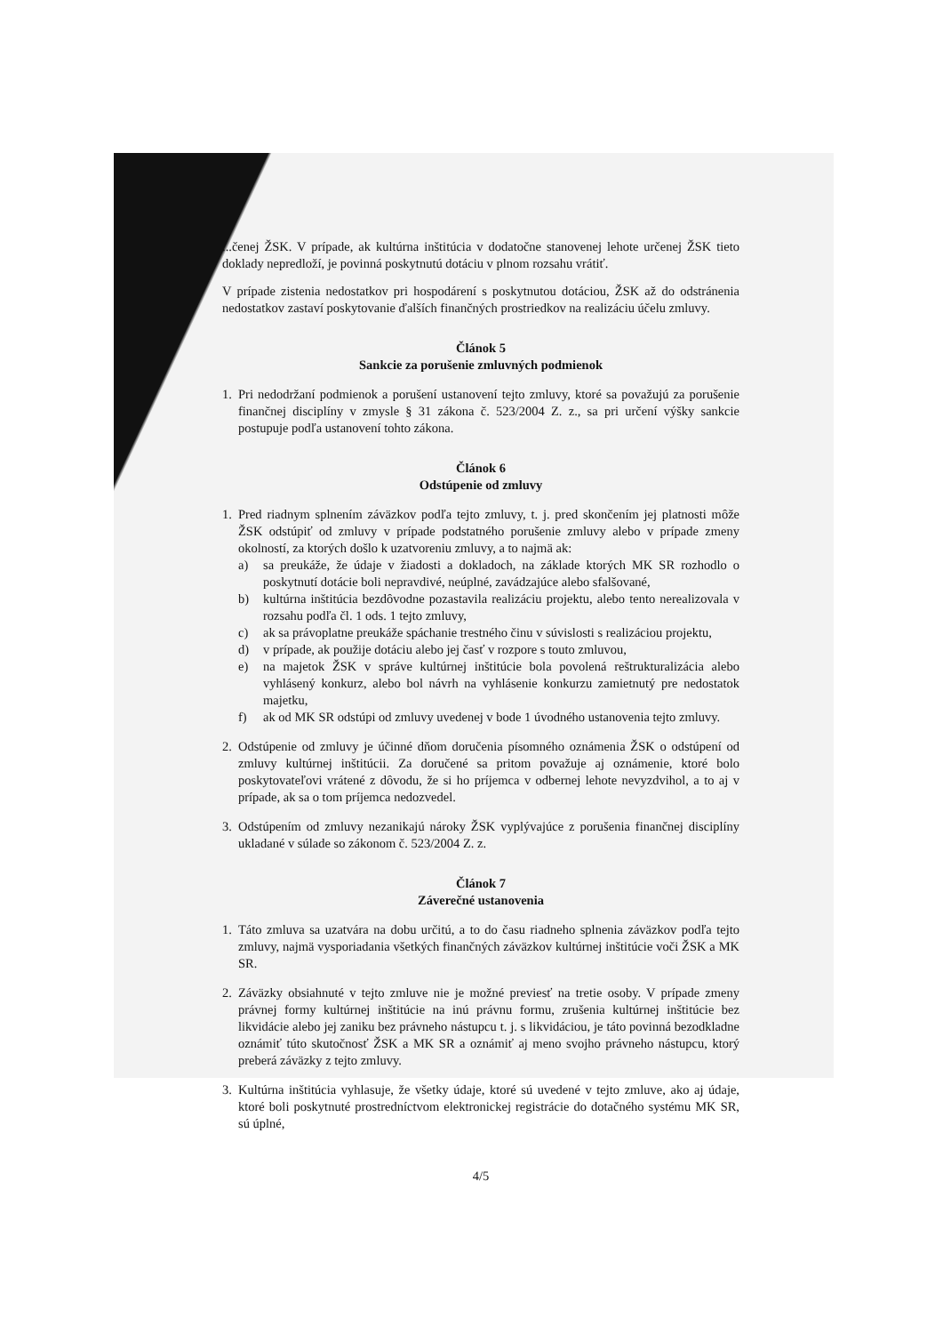...čenej ŽSK. V prípade, ak kultúrna inštitúcia v dodatočne stanovenej lehote určenej ŽSK tieto doklady nepredloží, je povinná poskytnutú dotáciu v plnom rozsahu vrátiť.
V prípade zistenia nedostatkov pri hospodárení s poskytnutou dotáciou, ŽSK až do odstránenia nedostatkov zastaví poskytovanie ďalších finančných prostriedkov na realizáciu účelu zmluvy.
Článok 5
Sankcie za porušenie zmluvných podmienok
1. Pri nedodržaní podmienok a porušení ustanovení tejto zmluvy, ktoré sa považujú za porušenie finančnej disciplíny v zmysle § 31 zákona č. 523/2004 Z. z., sa pri určení výšky sankcie postupuje podľa ustanovení tohto zákona.
Článok 6
Odstúpenie od zmluvy
1. Pred riadnym splnením záväzkov podľa tejto zmluvy, t. j. pred skončením jej platnosti môže ŽSK odstúpiť od zmluvy v prípade podstatného porušenie zmluvy alebo v prípade zmeny okolností, za ktorých došlo k uzatvoreniu zmluvy, a to najmä ak:
a) sa preukáže, že údaje v žiadosti a dokladoch, na základe ktorých MK SR rozhodlo o poskytnutí dotácie boli nepravdivé, neúplné, zavádzajúce alebo sfalšované,
b) kultúrna inštitúcia bezdôvodne pozastavila realizáciu projektu, alebo tento nerealizovala v rozsahu podľa čl. 1 ods. 1 tejto zmluvy,
c) ak sa právoplatne preukáže spáchanie trestného činu v súvislosti s realizáciou projektu,
d) v prípade, ak použije dotáciu alebo jej časť v rozpore s touto zmluvou,
e) na majetok ŽSK v správe kultúrnej inštitúcie bola povolená reštrukturalizácia alebo vyhlásený konkurz, alebo bol návrh na vyhlásenie konkurzu zamietnutý pre nedostatok majetku,
f) ak od MK SR odstúpi od zmluvy uvedenej v bode 1 úvodného ustanovenia tejto zmluvy.
2. Odstúpenie od zmluvy je účinné dňom doručenia písomného oznámenia ŽSK o odstúpení od zmluvy kultúrnej inštitúcii. Za doručené sa pritom považuje aj oznámenie, ktoré bolo poskytovateľovi vrátené z dôvodu, že si ho príjemca v odbernej lehote nevyzdvihol, a to aj v prípade, ak sa o tom príjemca nedozvedel.
3. Odstúpením od zmluvy nezanikajú nároky ŽSK vyplývajúce z porušenia finančnej disciplíny ukladané v súlade so zákonom č. 523/2004 Z. z.
Článok 7
Záverečné ustanovenia
1. Táto zmluva sa uzatvára na dobu určitú, a to do času riadneho splnenia záväzkov podľa tejto zmluvy, najmä vysporiadania všetkých finančných záväzkov kultúrnej inštitúcie voči ŽSK a MK SR.
2. Záväzky obsiahnuté v tejto zmluve nie je možné previesť na tretie osoby. V prípade zmeny právnej formy kultúrnej inštitúcie na inú právnu formu, zrušenia kultúrnej inštitúcie bez likvidácie alebo jej zaniku bez právneho nástupcu t. j. s likvidáciou, je táto povinná bezodkladne oznámiť túto skutočnosť ŽSK a MK SR a oznámiť aj meno svojho právneho nástupcu, ktorý preberá záväzky z tejto zmluvy.
3. Kultúrna inštitúcia vyhlasuje, že všetky údaje, ktoré sú uvedené v tejto zmluve, ako aj údaje, ktoré boli poskytnuté prostredníctvom elektronickej registrácie do dotačného systému MK SR, sú úplné,
4/5